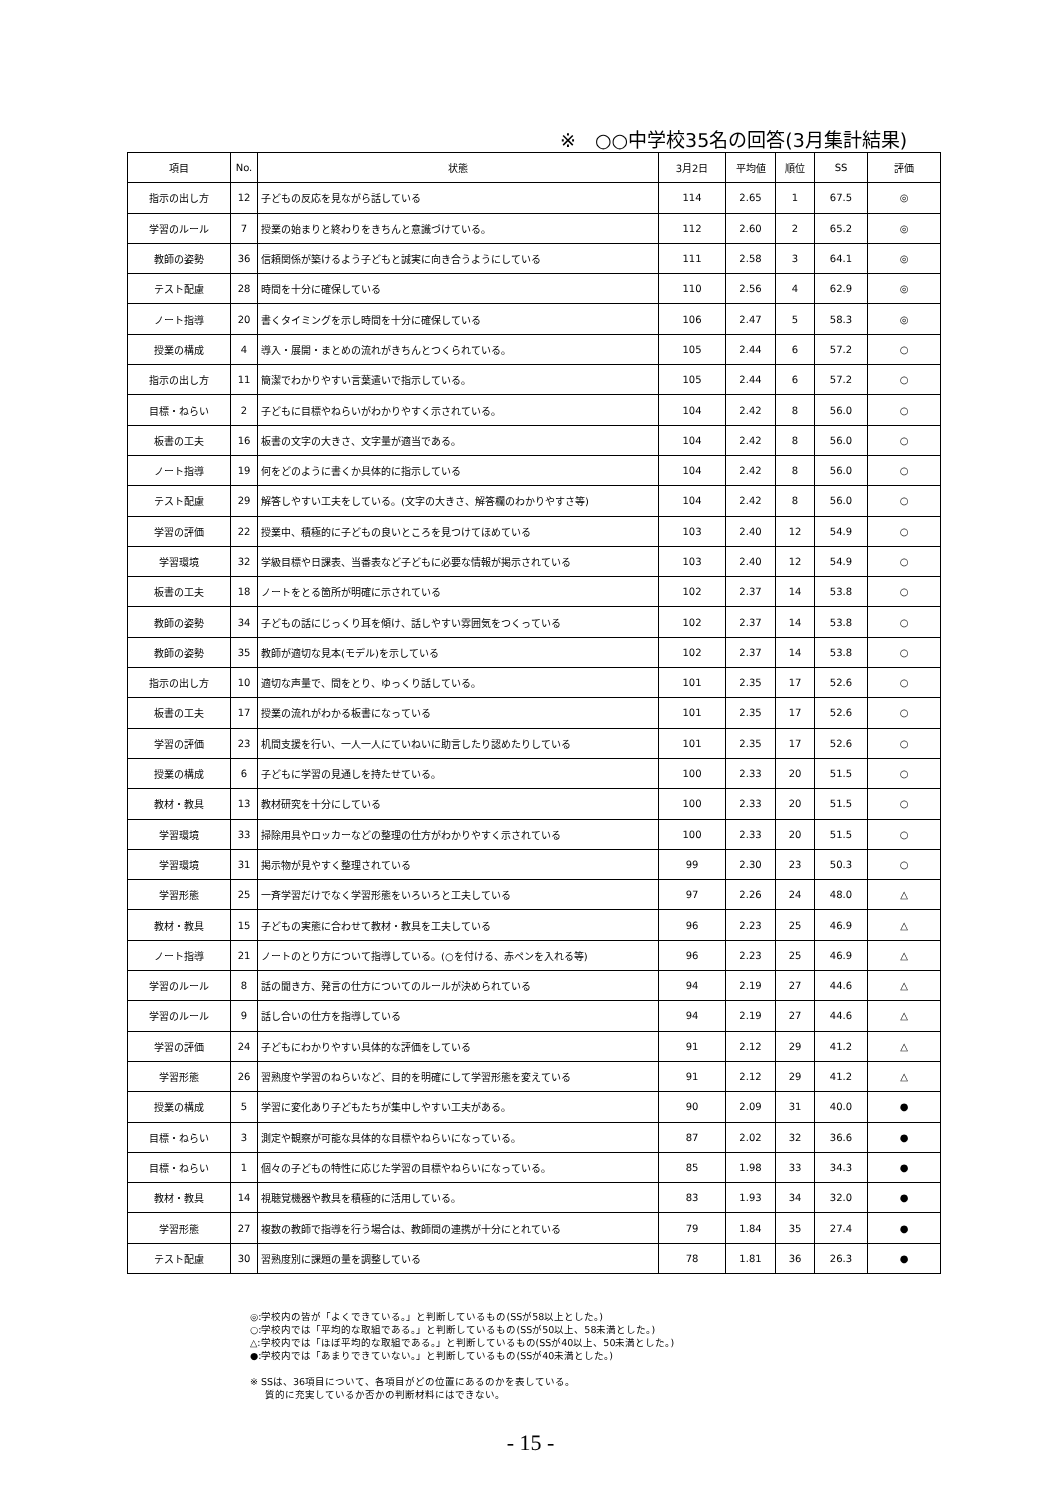※　○○中学校35名の回答(3月集計結果)
| 項目 | No. | 状態 | 3月2日 | 平均値 | 順位 | SS | 評価 |
| --- | --- | --- | --- | --- | --- | --- | --- |
| 指示の出し方 | 12 | 子どもの反応を見ながら話している | 114 | 2.65 | 1 | 67.5 | ◎ |
| 学習のルール | 7 | 授業の始まりと終わりをきちんと意識づけている。 | 112 | 2.60 | 2 | 65.2 | ◎ |
| 教師の姿勢 | 36 | 信頼関係が築けるよう子どもと誠実に向き合うようにしている | 111 | 2.58 | 3 | 64.1 | ◎ |
| テスト配慮 | 28 | 時間を十分に確保している | 110 | 2.56 | 4 | 62.9 | ◎ |
| ノート指導 | 20 | 書くタイミングを示し時間を十分に確保している | 106 | 2.47 | 5 | 58.3 | ◎ |
| 授業の構成 | 4 | 導入・展開・まとめの流れがきちんとつくられている。 | 105 | 2.44 | 6 | 57.2 | ○ |
| 指示の出し方 | 11 | 簡潔でわかりやすい言葉遣いで指示している。 | 105 | 2.44 | 6 | 57.2 | ○ |
| 目標・ねらい | 2 | 子どもに目標やねらいがわかりやすく示されている。 | 104 | 2.42 | 8 | 56.0 | ○ |
| 板書の工夫 | 16 | 板書の文字の大きさ、文字量が適当である。 | 104 | 2.42 | 8 | 56.0 | ○ |
| ノート指導 | 19 | 何をどのように書くか具体的に指示している | 104 | 2.42 | 8 | 56.0 | ○ |
| テスト配慮 | 29 | 解答しやすい工夫をしている。(文字の大きさ、解答欄のわかりやすさ等) | 104 | 2.42 | 8 | 56.0 | ○ |
| 学習の評価 | 22 | 授業中、積極的に子どもの良いところを見つけてほめている | 103 | 2.40 | 12 | 54.9 | ○ |
| 学習環境 | 32 | 学級目標や日課表、当番表など子どもに必要な情報が掲示されている | 103 | 2.40 | 12 | 54.9 | ○ |
| 板書の工夫 | 18 | ノートをとる箇所が明確に示されている | 102 | 2.37 | 14 | 53.8 | ○ |
| 教師の姿勢 | 34 | 子どもの話にじっくり耳を傾け、話しやすい雰囲気をつくっている | 102 | 2.37 | 14 | 53.8 | ○ |
| 教師の姿勢 | 35 | 教師が適切な見本(モデル)を示している | 102 | 2.37 | 14 | 53.8 | ○ |
| 指示の出し方 | 10 | 適切な声量で、間をとり、ゆっくり話している。 | 101 | 2.35 | 17 | 52.6 | ○ |
| 板書の工夫 | 17 | 授業の流れがわかる板書になっている | 101 | 2.35 | 17 | 52.6 | ○ |
| 学習の評価 | 23 | 机間支援を行い、一人一人にていねいに助言したり認めたりしている | 101 | 2.35 | 17 | 52.6 | ○ |
| 授業の構成 | 6 | 子どもに学習の見通しを持たせている。 | 100 | 2.33 | 20 | 51.5 | ○ |
| 教材・教具 | 13 | 教材研究を十分にしている | 100 | 2.33 | 20 | 51.5 | ○ |
| 学習環境 | 33 | 掃除用具やロッカーなどの整理の仕方がわかりやすく示されている | 100 | 2.33 | 20 | 51.5 | ○ |
| 学習環境 | 31 | 掲示物が見やすく整理されている | 99 | 2.30 | 23 | 50.3 | ○ |
| 学習形態 | 25 | 一斉学習だけでなく学習形態をいろいろと工夫している | 97 | 2.26 | 24 | 48.0 | △ |
| 教材・教具 | 15 | 子どもの実態に合わせて教材・教具を工夫している | 96 | 2.23 | 25 | 46.9 | △ |
| ノート指導 | 21 | ノートのとり方について指導している。(○を付ける、赤ペンを入れる等) | 96 | 2.23 | 25 | 46.9 | △ |
| 学習のルール | 8 | 話の聞き方、発言の仕方についてのルールが決められている | 94 | 2.19 | 27 | 44.6 | △ |
| 学習のルール | 9 | 話し合いの仕方を指導している | 94 | 2.19 | 27 | 44.6 | △ |
| 学習の評価 | 24 | 子どもにわかりやすい具体的な評価をしている | 91 | 2.12 | 29 | 41.2 | △ |
| 学習形態 | 26 | 習熟度や学習のねらいなど、目的を明確にして学習形態を変えている | 91 | 2.12 | 29 | 41.2 | △ |
| 授業の構成 | 5 | 学習に変化あり子どもたちが集中しやすい工夫がある。 | 90 | 2.09 | 31 | 40.0 | ● |
| 目標・ねらい | 3 | 測定や観察が可能な具体的な目標やねらいになっている。 | 87 | 2.02 | 32 | 36.6 | ● |
| 目標・ねらい | 1 | 個々の子どもの特性に応じた学習の目標やねらいになっている。 | 85 | 1.98 | 33 | 34.3 | ● |
| 教材・教具 | 14 | 視聴覚機器や教具を積極的に活用している。 | 83 | 1.93 | 34 | 32.0 | ● |
| 学習形態 | 27 | 複数の教師で指導を行う場合は、教師間の連携が十分にとれている | 79 | 1.84 | 35 | 27.4 | ● |
| テスト配慮 | 30 | 習熟度別に課題の量を調整している | 78 | 1.81 | 36 | 26.3 | ● |
◎:学校内の皆が「よくできている。」と判断しているもの(SSが58以上とした。)
○:学校内では「平均的な取組である。」と判断しているもの(SSが50以上、58未満とした。)
△:学校内では「ほぼ平均的な取組である。」と判断しているもの(SSが40以上、50未満とした。)
●:学校内では「あまりできていない。」と判断しているもの(SSが40未満とした。)
※ SSは、36項目について、各項目がどの位置にあるのかを表している。
質的に充実しているか否かの判断材料にはできない。
- 15 -